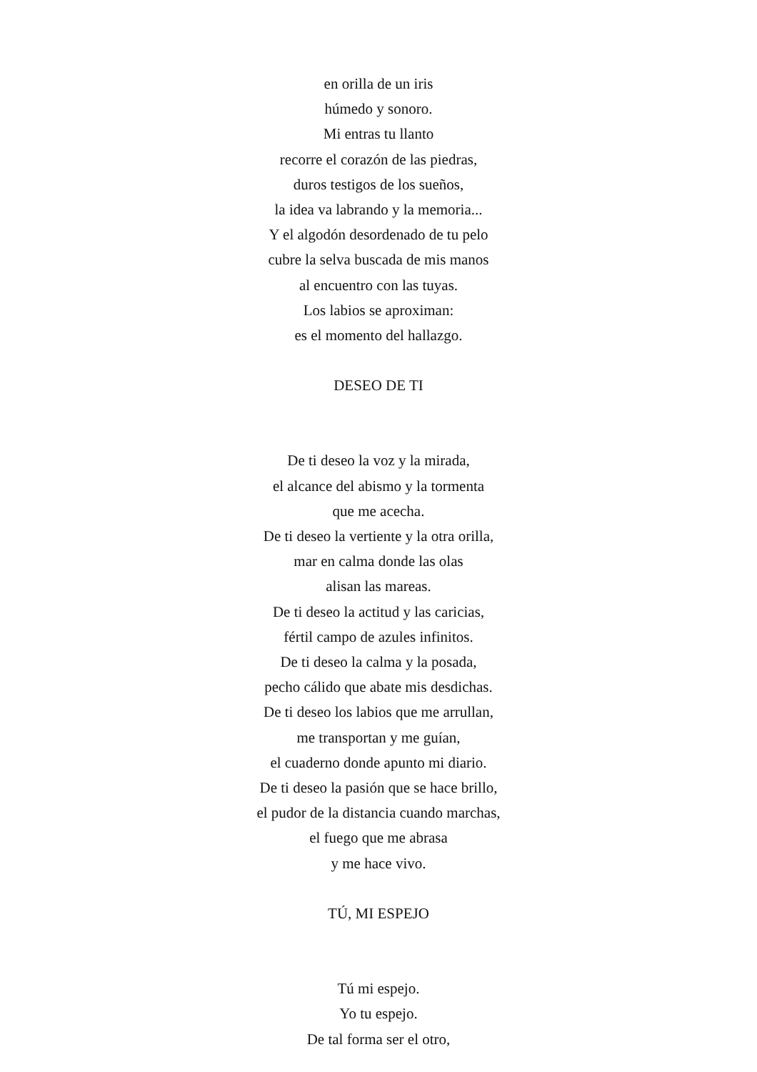en orilla de un iris
húmedo y sonoro.
Mi entras tu llanto
recorre el corazón de las piedras,
duros testigos de los sueños,
la idea va labrando y la memoria...
Y el algodón desordenado de tu pelo
cubre la selva buscada de mis manos
al encuentro con las tuyas.
Los labios se aproximan:
es el momento del hallazgo.
DESEO DE TI
De ti deseo la voz y la mirada,
el alcance del abismo y la tormenta
que me acecha.
De ti deseo la vertiente y la otra orilla,
mar en calma donde las olas
alisan las mareas.
De ti deseo la actitud y las caricias,
fértil campo de azules infinitos.
De ti deseo la calma y la posada,
pecho cálido que abate mis desdichas.
De ti deseo los labios que me arrullan,
me transportan y me guían,
el cuaderno donde apunto mi diario.
De ti deseo la pasión que se hace brillo,
el pudor de la distancia cuando marchas,
el fuego que me abrasa
y me hace vivo.
TÚ, MI ESPEJO
Tú mi espejo.
Yo tu espejo.
De tal forma ser el otro,